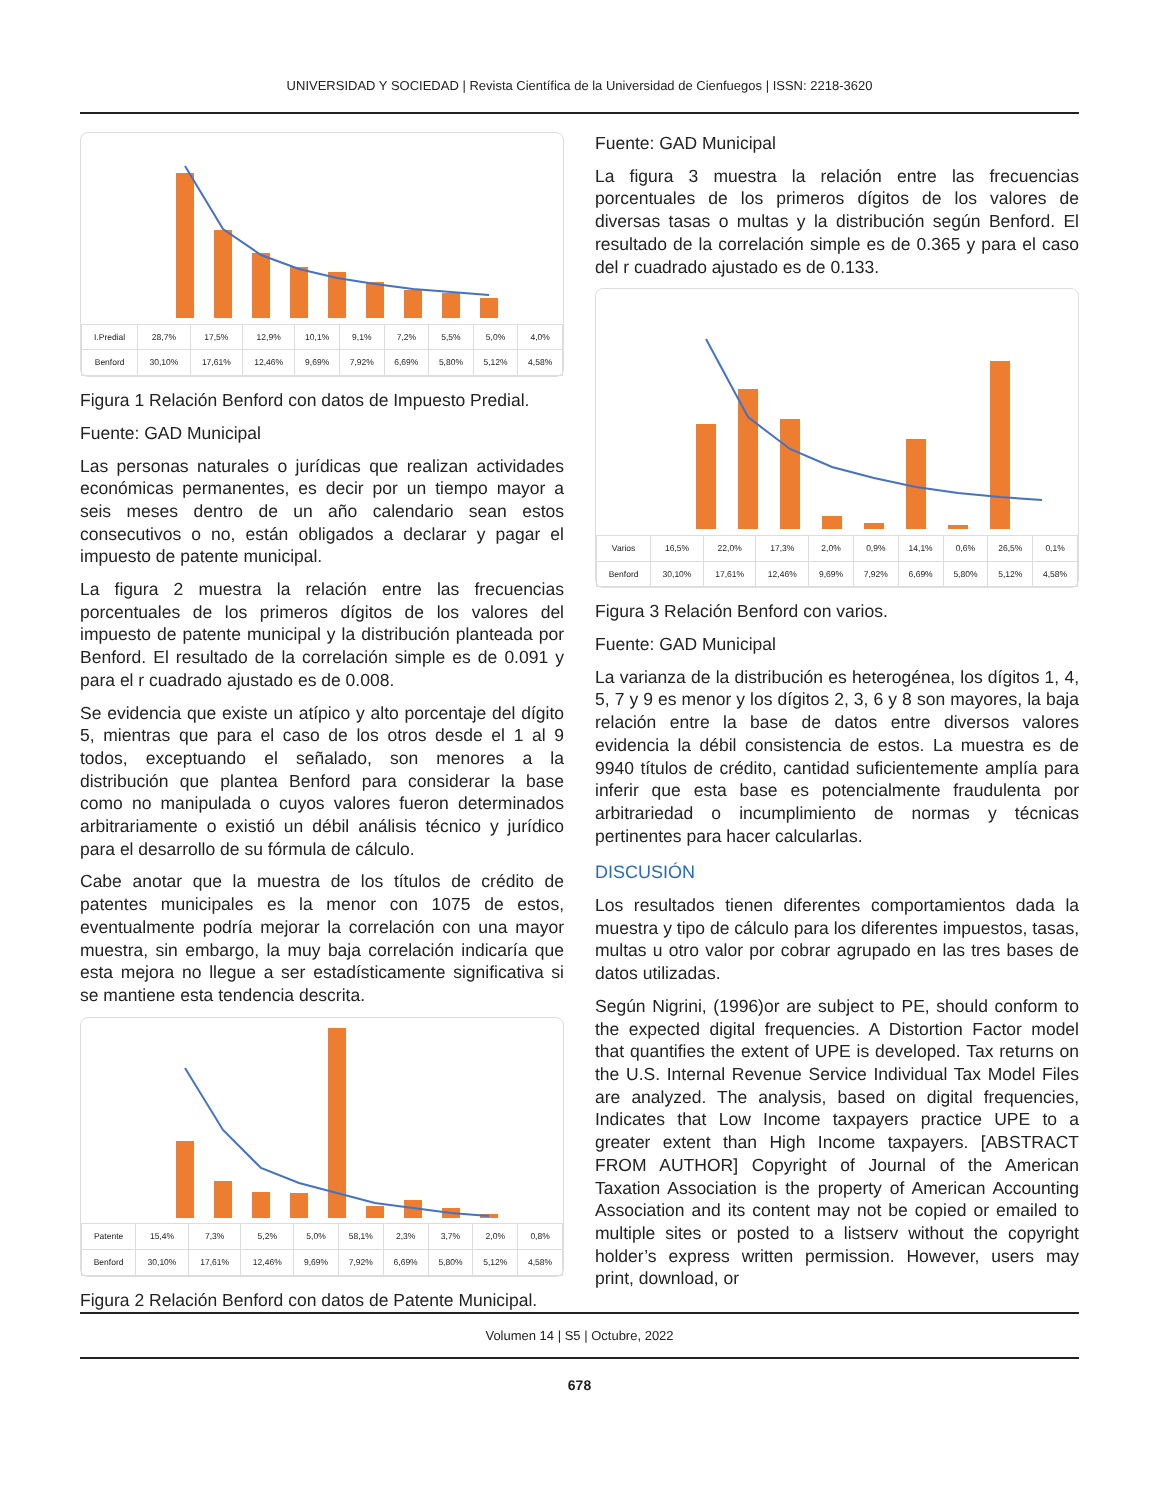UNIVERSIDAD Y SOCIEDAD | Revista Científica de la Universidad de Cienfuegos | ISSN: 2218-3620
| I.Predial | 28,7% | 17,5% | 12,9% | 10,1% | 9,1% | 7,2% | 5,5% | 5,0% | 4,0% |
| Benford | 30,10% | 17,61% | 12,46% | 9,69% | 7,92% | 6,69% | 5,80% | 5,12% | 4,58% |
Figura 1 Relación Benford con datos de Impuesto Predial.
Fuente: GAD Municipal
Las personas naturales o jurídicas que realizan actividades económicas permanentes, es decir por un tiempo mayor a seis meses dentro de un año calendario sean estos consecutivos o no, están obligados a declarar y pagar el impuesto de patente municipal.
La figura 2 muestra la relación entre las frecuencias porcentuales de los primeros dígitos de los valores del impuesto de patente municipal y la distribución planteada por Benford. El resultado de la correlación simple es de 0.091 y para el r cuadrado ajustado es de 0.008.
Se evidencia que existe un atípico y alto porcentaje del dígito 5, mientras que para el caso de los otros desde el 1 al 9 todos, exceptuando el señalado, son menores a la distribución que plantea Benford para considerar la base como no manipulada o cuyos valores fueron determinados arbitrariamente o existió un débil análisis técnico y jurídico para el desarrollo de su fórmula de cálculo.
Cabe anotar que la muestra de los títulos de crédito de patentes municipales es la menor con 1075 de estos, eventualmente podría mejorar la correlación con una mayor muestra, sin embargo, la muy baja correlación indicaría que esta mejora no llegue a ser estadísticamente significativa si se mantiene esta tendencia descrita.
| Patente | 15,4% | 7,3% | 5,2% | 5,0% | 58,1% | 2,3% | 3,7% | 2,0% | 0,8% |
| Benford | 30,10% | 17,61% | 12,46% | 9,69% | 7,92% | 6,69% | 5,80% | 5,12% | 4,58% |
Figura 2 Relación Benford con datos de Patente Municipal.
Fuente: GAD Municipal
La figura 3 muestra la relación entre las frecuencias porcentuales de los primeros dígitos de los valores de diversas tasas o multas y la distribución según Benford. El resultado de la correlación simple es de 0.365 y para el caso del r cuadrado ajustado es de 0.133.
| Varios | 16,5% | 22,0% | 17,3% | 2,0% | 0,9% | 14,1% | 0,6% | 26,5% | 0,1% |
| Benford | 30,10% | 17,61% | 12,46% | 9,69% | 7,92% | 6,69% | 5,80% | 5,12% | 4,58% |
Figura 3 Relación Benford con varios.
Fuente: GAD Municipal
La varianza de la distribución es heterogénea, los dígitos 1, 4, 5, 7 y 9 es menor y los dígitos 2, 3, 6 y 8 son mayores, la baja relación entre la base de datos entre diversos valores evidencia la débil consistencia de estos. La muestra es de 9940 títulos de crédito, cantidad suficientemente amplía para inferir que esta base es potencialmente fraudulenta por arbitrariedad o incumplimiento de normas y técnicas pertinentes para hacer calcularlas.
DISCUSIÓN
Los resultados tienen diferentes comportamientos dada la muestra y tipo de cálculo para los diferentes impuestos, tasas, multas u otro valor por cobrar agrupado en las tres bases de datos utilizadas.
Según Nigrini, (1996)or are subject to PE, should conform to the expected digital frequencies. A Distortion Factor model that quantifies the extent of UPE is developed. Tax returns on the U.S. Internal Revenue Service Individual Tax Model Files are analyzed. The analysis, based on digital frequencies, Indicates that Low Income taxpayers practice UPE to a greater extent than High Income taxpayers. [ABSTRACT FROM AUTHOR] Copyright of Journal of the American Taxation Association is the property of American Accounting Association and its content may not be copied or emailed to multiple sites or posted to a listserv without the copyright holder’s express written permission. However, users may print, download, or
Volumen 14 | S5 | Octubre, 2022
678